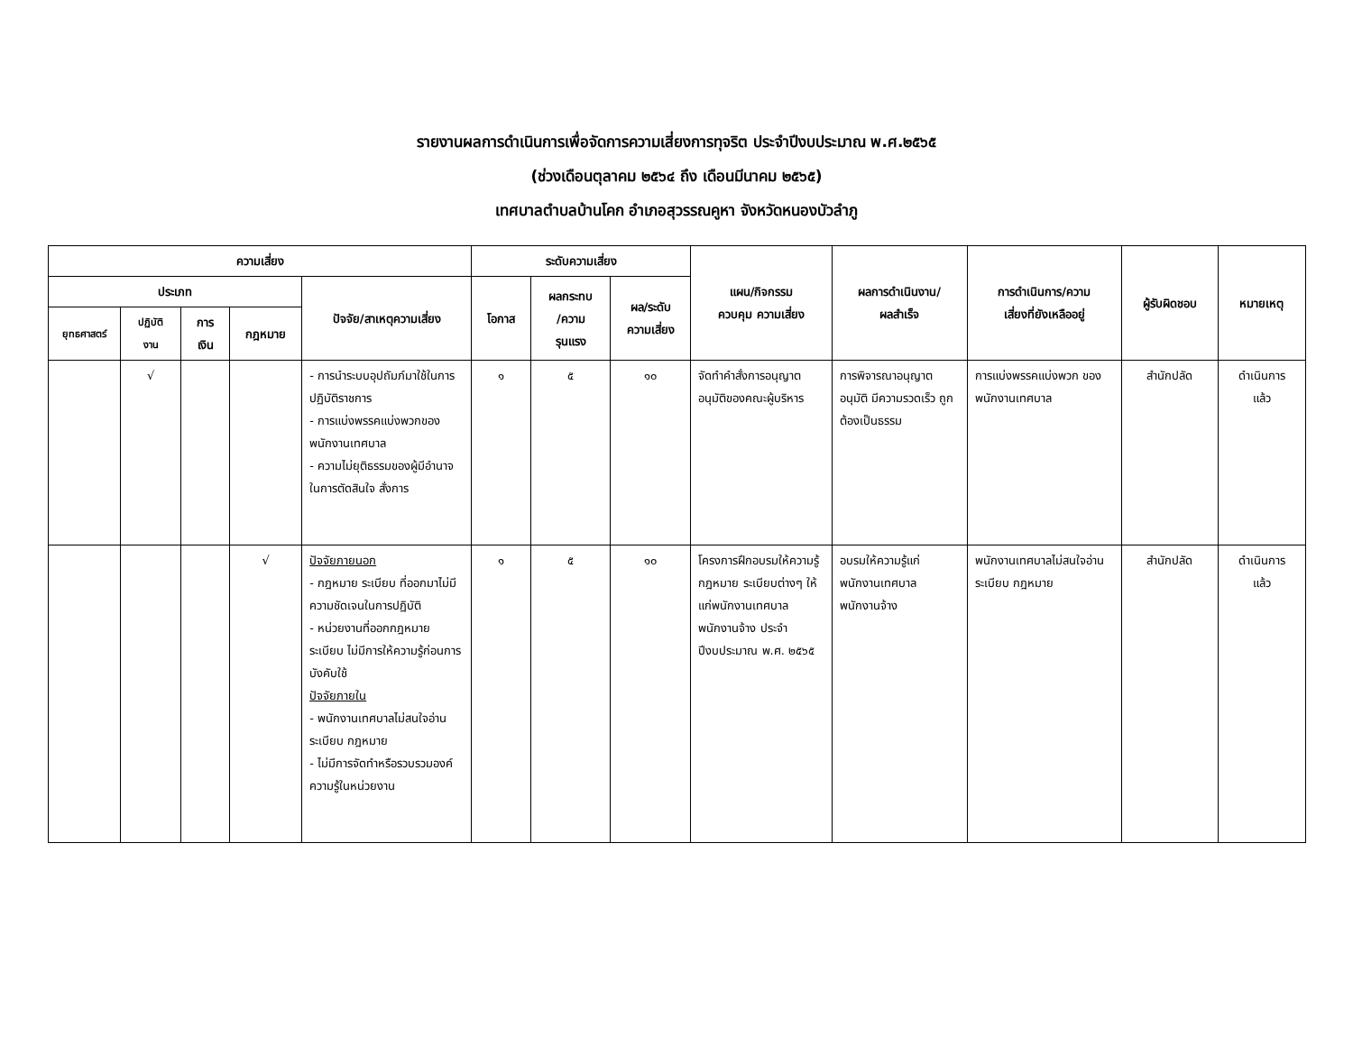รายงานผลการดำเนินการเพื่อจัดการความเสี่ยงการทุจริต ประจำปีงบประมาณ พ.ศ.๒๕๖๕
(ช่วงเดือนตุลาคม ๒๕๖๔ ถึง เดือนมีนาคม ๒๕๖๕)
เทศบาลตำบลบ้านโคก อำเภอสุวรรณคูหา จังหวัดหนองบัวลำภู
| ความเสี่ยง | | | | | ระดับความเสี่ยง | | | แผน/กิจกรรม ควบคุม ความเสี่ยง | ผลการดำเนินงาน/ ผลสำเร็จ | การดำเนินการ/ความ เสี่ยงที่ยังเหลืออยู่ | ผู้รับผิดชอบ | หมายเหตุ |
| --- | --- | --- | --- | --- | --- | --- | --- | --- | --- | --- | --- | --- |
| ประเภท | | | | ปัจจัย/สาเหตุความเสี่ยง | โอกาส | ผลกระทบ /ความ รุนแรง | ผล/ระดับ ความเสี่ยง | | | | | |
| ยุทธศาสตร์ | ปฏิบัติ งาน | การ เงิน | กฎหมาย | | | | | | | | | |
| | √ | | | - การนำระบบอุปถัมภ์มาใช้ในการปฏิบัติราชการ - การแบ่งพรรคแบ่งพวกของพนักงานเทศบาล - ความไม่ยุติธรรมของผู้มีอำนาจในการตัดสินใจ สั่งการ | ๑ | ๕ | ๑๐ | จัดทำคำสั่งการอนุญาต อนุมัติของคณะผู้บริหาร | การพิจารณาอนุญาต อนุมัติ มีความรวดเร็ว ถูกต้องเป็นธรรม | การแบ่งพรรคแบ่งพวก ของพนักงานเทศบาล | สำนักปลัด | ดำเนินการ แล้ว |
| | | | √ | ปัจจัยภายนอก - กฎหมาย ระเบียบ ที่ออกมาไม่มีความชัดเจนในการปฏิบัติ - หน่วยงานที่ออกกฎหมาย ระเบียบ ไม่มีการให้ความรู้ก่อนการบังคับใช้ ปัจจัยภายใน - พนักงานเทศบาลไม่สนใจอ่านระเบียบ กฎหมาย - ไม่มีการจัดทำหรือรวบรวมองค์ความรู้ในหน่วยงาน | ๑ | ๕ | ๑๐ | โครงการฝึกอบรมให้ความรู้ กฎหมาย ระเบียบต่างๆ ให้แก่พนักงานเทศบาล พนักงานจ้าง ประจำปีงบประมาณ พ.ศ. ๒๕๖๕ | อบรมให้ความรู้แก่พนักงานเทศบาล พนักงานจ้าง | พนักงานเทศบาลไม่สนใจอ่านระเบียบ กฎหมาย | สำนักปลัด | ดำเนินการ แล้ว |